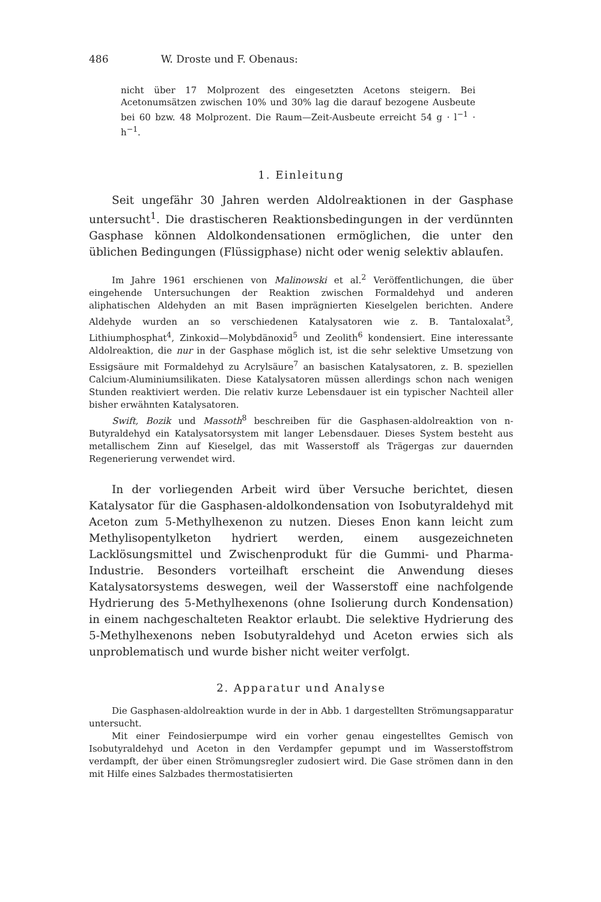486 W. Droste und F. Obenaus:
nicht über 17 Molprozent des eingesetzten Acetons steigern. Bei Acetonumsätzen zwischen 10% und 30% lag die darauf bezogene Ausbeute bei 60 bzw. 48 Molprozent. Die Raum—Zeit-Ausbeute erreicht 54 g · l<sup>−1</sup> · h<sup>−1</sup>.
1. Einleitung
Seit ungefähr 30 Jahren werden Aldolreaktionen in der Gasphase untersucht<sup>1</sup>. Die drastischeren Reaktionsbedingungen in der verdünnten Gasphase können Aldolkondensationen ermöglichen, die unter den üblichen Bedingungen (Flüssigphase) nicht oder wenig selektiv ablaufen.
Im Jahre 1961 erschienen von Malinowski et al.<sup>2</sup> Veröffentlichungen, die über eingehende Untersuchungen der Reaktion zwischen Formaldehyd und anderen aliphatischen Aldehyden an mit Basen imprägnierten Kieselgelen berichten. Andere Aldehyde wurden an so verschiedenen Katalysatoren wie z. B. Tantaloxalat<sup>3</sup>, Lithiumphosphat<sup>4</sup>, Zinkoxid—Molybdänoxid<sup>5</sup> und Zeolith<sup>6</sup> kondensiert. Eine interessante Aldolreaktion, die nur in der Gasphase möglich ist, ist die sehr selektive Umsetzung von Essigsäure mit Formaldehyd zu Acrylsäure<sup>7</sup> an basischen Katalysatoren, z. B. speziellen Calcium-Aluminiumsilikaten. Diese Katalysatoren müssen allerdings schon nach wenigen Stunden reaktiviert werden. Die relativ kurze Lebensdauer ist ein typischer Nachteil aller bisher erwähnten Katalysatoren.
Swift, Bozik und Massoth<sup>8</sup> beschreiben für die Gasphasen-aldolreaktion von n-Butyraldehyd ein Katalysatorsystem mit langer Lebensdauer. Dieses System besteht aus metallischem Zinn auf Kieselgel, das mit Wasserstoff als Trägergas zur dauernden Regenerierung verwendet wird.
In der vorliegenden Arbeit wird über Versuche berichtet, diesen Katalysator für die Gasphasen-aldolkondensation von Isobutyraldehyd mit Aceton zum 5-Methylhexenon zu nutzen. Dieses Enon kann leicht zum Methylisopentylketon hydriert werden, einem ausgezeichneten Lacklösungsmittel und Zwischenprodukt für die Gummi- und Pharma-Industrie. Besonders vorteilhaft erscheint die Anwendung dieses Katalysatorsystems deswegen, weil der Wasserstoff eine nachfolgende Hydrierung des 5-Methylhexenons (ohne Isolierung durch Kondensation) in einem nachgeschalteten Reaktor erlaubt. Die selektive Hydrierung des 5-Methylhexenons neben Isobutyraldehyd und Aceton erwies sich als unproblematisch und wurde bisher nicht weiter verfolgt.
2. Apparatur und Analyse
Die Gasphasen-aldolreaktion wurde in der in Abb. 1 dargestellten Strömungsapparatur untersucht.
Mit einer Feindosierpumpe wird ein vorher genau eingestelltes Gemisch von Isobutyraldehyd und Aceton in den Verdampfer gepumpt und im Wasserstoffstrom verdampft, der über einen Strömungsregler zudosiert wird. Die Gase strömen dann in den mit Hilfe eines Salzbades thermostatisierten